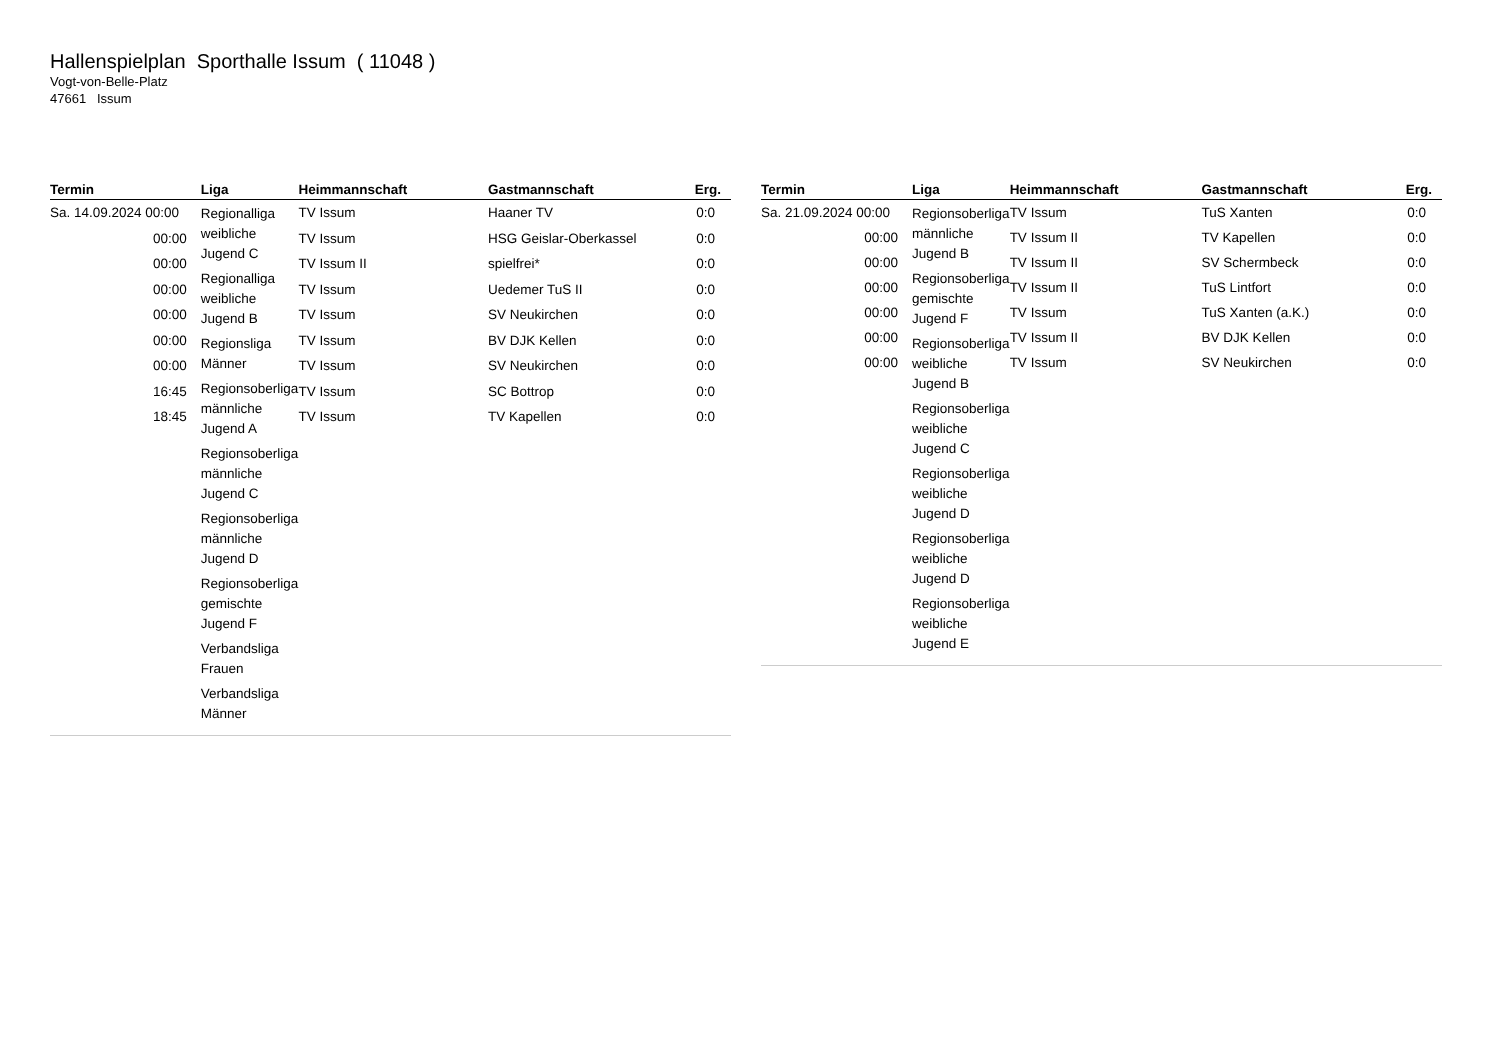Hallenspielplan Sporthalle Issum ( 11048 )
Vogt-von-Belle-Platz
47661 Issum
| Termin | Liga | Heimmannschaft | Gastmannschaft | Erg. |
| --- | --- | --- | --- | --- |
| Sa. 14.09.2024 00:00 | Regionalliga weibliche Jugend C Regionalliga weibliche Jugend B Regionsliga Männer Regionsoberliga männliche Jugend A Regionsoberliga männliche Jugend C Regionsoberliga männliche Jugend D Regionsoberliga gemischte Jugend F Verbandsliga Frauen Verbandsliga Männer | TV Issum | Haaner TV | 0:0 |
| 00:00 | | TV Issum | HSG Geislar-Oberkassel | 0:0 |
| 00:00 | | TV Issum II | spielfrei* | 0:0 |
| 00:00 | | TV Issum | Uedemer TuS II | 0:0 |
| 00:00 | | TV Issum | SV Neukirchen | 0:0 |
| 00:00 | | TV Issum | BV DJK Kellen | 0:0 |
| 00:00 | | TV Issum | SV Neukirchen | 0:0 |
| 16:45 | | TV Issum | SC Bottrop | 0:0 |
| 18:45 | | TV Issum | TV Kapellen | 0:0 |
| Termin | Liga | Heimmannschaft | Gastmannschaft | Erg. |
| --- | --- | --- | --- | --- |
| Sa. 21.09.2024 00:00 | Regionsoberliga männliche Jugend B Regionsoberliga gemischte Jugend F Regionsoberliga weibliche Jugend B Regionsoberliga weibliche Jugend C Regionsoberliga weibliche Jugend D Regionsoberliga weibliche Jugend D Regionsoberliga weibliche Jugend E | TV Issum | TuS Xanten | 0:0 |
| 00:00 | | TV Issum II | TV Kapellen | 0:0 |
| 00:00 | | TV Issum II | SV Schermbeck | 0:0 |
| 00:00 | | TV Issum II | TuS Lintfort | 0:0 |
| 00:00 | | TV Issum | TuS Xanten (a.K.) | 0:0 |
| 00:00 | | TV Issum II | BV DJK Kellen | 0:0 |
| 00:00 | | TV Issum | SV Neukirchen | 0:0 |